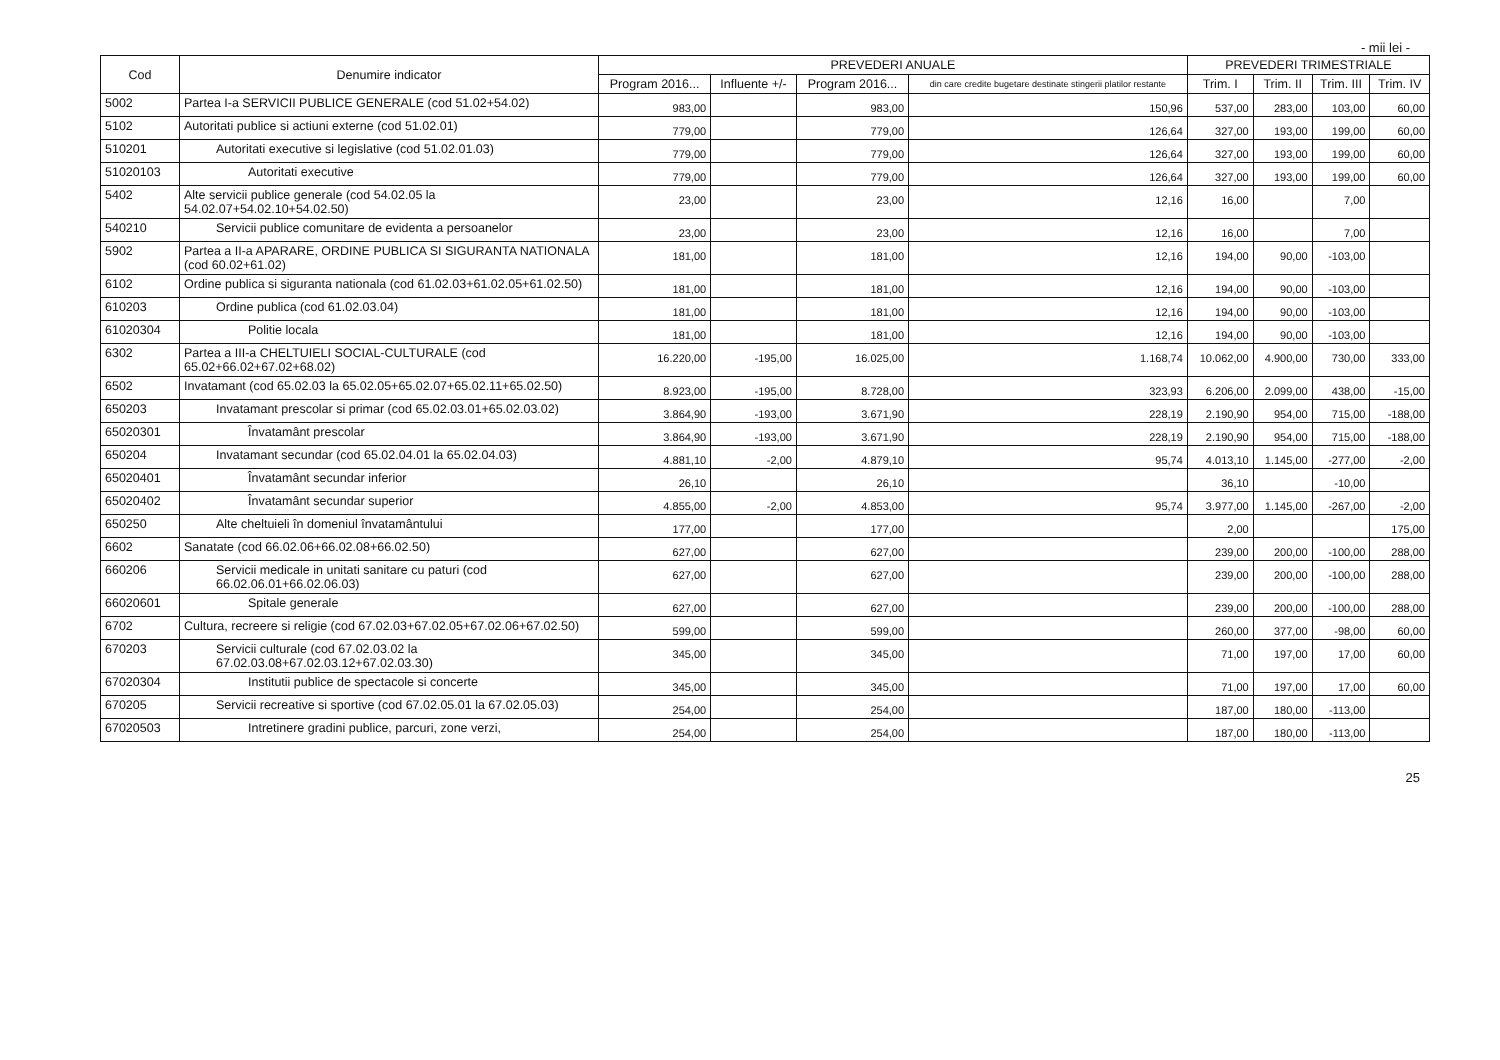- mii lei -
| Cod | Denumire indicator | PREVEDERI ANUALE | | | | PREVEDERI TRIMESTRIALE | | | |
| --- | --- | --- | --- | --- | --- | --- | --- | --- | --- |
| | | Program 2016... | Influente +/- | Program 2016... | din care credite bugetare destinate stingerii platilor restante | Trim. I | Trim. II | Trim. III | Trim. IV |
| 5002 | Partea I-a SERVICII PUBLICE GENERALE (cod 51.02+54.02) | 983,00 | | 983,00 | 150,96 | 537,00 | 283,00 | 103,00 | 60,00 |
| 5102 | Autoritati publice si actiuni externe (cod 51.02.01) | 779,00 | | 779,00 | 126,64 | 327,00 | 193,00 | 199,00 | 60,00 |
| 510201 | Autoritati executive si legislative (cod 51.02.01.03) | 779,00 | | 779,00 | 126,64 | 327,00 | 193,00 | 199,00 | 60,00 |
| 51020103 | Autoritati executive | 779,00 | | 779,00 | 126,64 | 327,00 | 193,00 | 199,00 | 60,00 |
| 5402 | Alte servicii publice generale (cod 54.02.05 la 54.02.07+54.02.10+54.02.50) | 23,00 | | 23,00 | 12,16 | 16,00 | | 7,00 | |
| 540210 | Servicii publice comunitare de evidenta a persoanelor | 23,00 | | 23,00 | 12,16 | 16,00 | | 7,00 | |
| 5902 | Partea a II-a APARARE, ORDINE PUBLICA SI SIGURANTA NATIONALA (cod 60.02+61.02) | 181,00 | | 181,00 | 12,16 | 194,00 | 90,00 | -103,00 | |
| 6102 | Ordine publica si siguranta nationala (cod 61.02.03+61.02.05+61.02.50) | 181,00 | | 181,00 | 12,16 | 194,00 | 90,00 | -103,00 | |
| 610203 | Ordine publica (cod 61.02.03.04) | 181,00 | | 181,00 | 12,16 | 194,00 | 90,00 | -103,00 | |
| 61020304 | Politie locala | 181,00 | | 181,00 | 12,16 | 194,00 | 90,00 | -103,00 | |
| 6302 | Partea a III-a CHELTUIELI SOCIAL-CULTURALE (cod 65.02+66.02+67.02+68.02) | 16.220,00 | -195,00 | 16.025,00 | 1.168,74 | 10.062,00 | 4.900,00 | 730,00 | 333,00 |
| 6502 | Invatamant (cod 65.02.03 la 65.02.05+65.02.07+65.02.11+65.02.50) | 8.923,00 | -195,00 | 8.728,00 | 323,93 | 6.206,00 | 2.099,00 | 438,00 | -15,00 |
| 650203 | Invatamant prescolar si primar (cod 65.02.03.01+65.02.03.02) | 3.864,90 | -193,00 | 3.671,90 | 228,19 | 2.190,90 | 954,00 | 715,00 | -188,00 |
| 65020301 | Învatamânt prescolar | 3.864,90 | -193,00 | 3.671,90 | 228,19 | 2.190,90 | 954,00 | 715,00 | -188,00 |
| 650204 | Invatamant secundar (cod 65.02.04.01 la 65.02.04.03) | 4.881,10 | -2,00 | 4.879,10 | 95,74 | 4.013,10 | 1.145,00 | -277,00 | -2,00 |
| 65020401 | Învatamânt secundar inferior | 26,10 | | 26,10 | | 36,10 | | -10,00 | |
| 65020402 | Învatamânt secundar superior | 4.855,00 | -2,00 | 4.853,00 | 95,74 | 3.977,00 | 1.145,00 | -267,00 | -2,00 |
| 650250 | Alte cheltuieli în domeniul învatamântului | 177,00 | | 177,00 | | 2,00 | | | 175,00 |
| 6602 | Sanatate (cod 66.02.06+66.02.08+66.02.50) | 627,00 | | 627,00 | | 239,00 | 200,00 | -100,00 | 288,00 |
| 660206 | Servicii medicale in unitati sanitare cu paturi (cod 66.02.06.01+66.02.06.03) | 627,00 | | 627,00 | | 239,00 | 200,00 | -100,00 | 288,00 |
| 66020601 | Spitale generale | 627,00 | | 627,00 | | 239,00 | 200,00 | -100,00 | 288,00 |
| 6702 | Cultura, recreere si religie (cod 67.02.03+67.02.05+67.02.06+67.02.50) | 599,00 | | 599,00 | | 260,00 | 377,00 | -98,00 | 60,00 |
| 670203 | Servicii culturale (cod 67.02.03.02 la 67.02.03.08+67.02.03.12+67.02.03.30) | 345,00 | | 345,00 | | 71,00 | 197,00 | 17,00 | 60,00 |
| 67020304 | Institutii publice de spectacole si concerte | 345,00 | | 345,00 | | 71,00 | 197,00 | 17,00 | 60,00 |
| 670205 | Servicii recreative si sportive (cod 67.02.05.01 la 67.02.05.03) | 254,00 | | 254,00 | | 187,00 | 180,00 | -113,00 | |
| 67020503 | Intretinere gradini publice, parcuri, zone verzi, | 254,00 | | 254,00 | | 187,00 | 180,00 | -113,00 | |
25